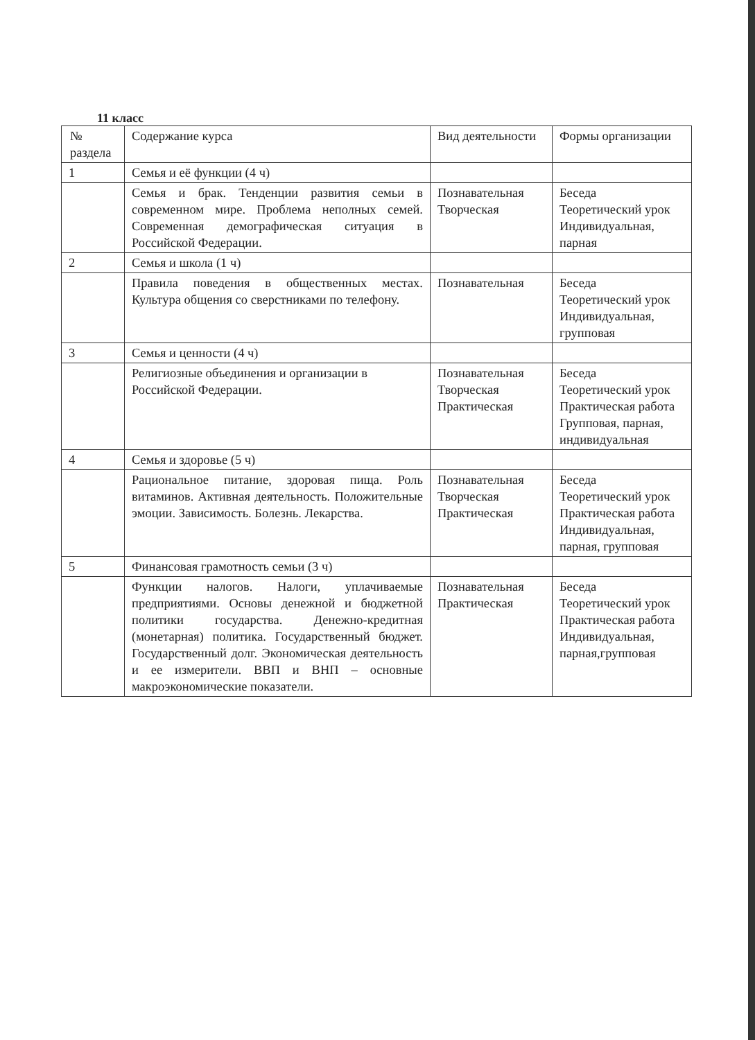11 класс
| № раздела | Содержание курса | Вид деятельности | Формы организации |
| --- | --- | --- | --- |
| 1 | Семья и её функции (4 ч) | | |
| | Семья и брак. Тенденции развития семьи в современном мире. Проблема неполных семей. Современная демографическая ситуация в Российской Федерации. | Познавательная Творческая | Беседа Теоретический урок Индивидуальная, парная |
| 2 | Семья и школа (1 ч) | | |
| | Правила поведения в общественных местах. Культура общения со сверстниками по телефону. | Познавательная | Беседа Теоретический урок Индивидуальная, групповая |
| 3 | Семья и ценности (4 ч) | | |
| | Религиозные объединения и организации в Российской Федерации. | Познавательная Творческая Практическая | Беседа Теоретический урок Практическая работа Групповая, парная, индивидуальная |
| 4 | Семья и здоровье (5 ч) | | |
| | Рациональное питание, здоровая пища. Роль витаминов. Активная деятельность. Положительные эмоции. Зависимость. Болезнь. Лекарства. | Познавательная Творческая Практическая | Беседа Теоретический урок Практическая работа Индивидуальная, парная, групповая |
| 5 | Финансовая грамотность семьи (3 ч) | | |
| | Функции налогов. Налоги, уплачиваемые предприятиями. Основы денежной и бюджетной политики государства. Денежно-кредитная (монетарная) политика. Государственный бюджет. Государственный долг. Экономическая деятельность и ее измерители. ВВП и ВНП – основные макроэкономические показатели. | Познавательная Практическая | Беседа Теоретический урок Практическая работа Индивидуальная, парная,групповая |